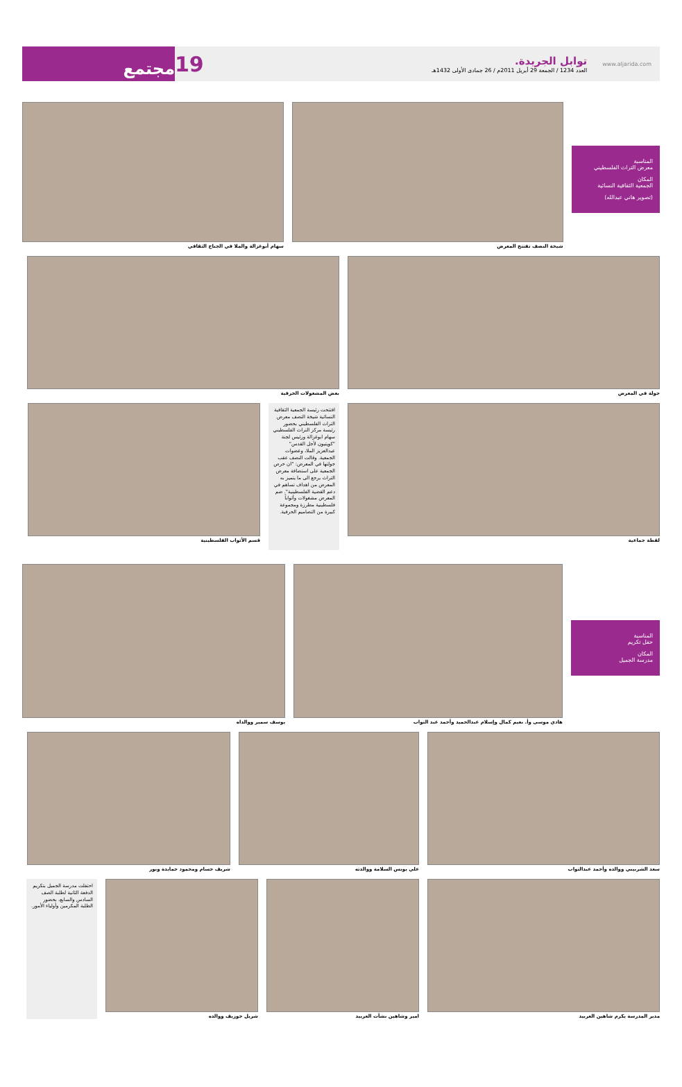www.aljarida.com
توابل الجريدة.
العدد 1234 / الجمعة 29 أبريل 2011م / 26 جمادى الأولى 1432هـ
19
مجتمع
المناسبة
معرض التراث الفلسطيني
المكان
الجمعية الثقافية النسائية
(تصوير هاني عبدالله)
شيخة النصف تفتتح المعرض سهام أبوغزالة والملا في الجناح الثقافي
جولة في المعرض بعض المشغولات الخزفية
لقطة جماعية
افتتحت رئيسة الجمعية الثقافية النسائية شيخة النصف معرض التراث الفلسطيني بحضور رئيسة مركز التراث الفلسطيني سهام ابوغزالة ورئيس لجنة "كويتيون لأجل القدس" عبدالعزيز الملا، وعضوات الجمعية. وقالت النصف عقب جولتها في المعرض: "ان حرص الجمعية على استضافة معرض التراث يرجع الى ما يتميز به المعرض من اهداف تساهم في دعم القضية الفلسطينية". ضم المعرض مشغولات وأثواباً فلسطينية مطرزة ومجموعة كبيرة من التصاميم الحرفية.
قسم الأثواب الفلسطينية
المناسبة
حفل تكريم
المكان
مدرسة الجميل
هادي موسى وأ. نعيم كمال وإسلام عبدالحميد وأحمد عبد التواب
يوسف سمير ووالداه
سعد الشربيني ووالده وأحمد عبدالتواب
علي يونس السلامة ووالدته شريف حسام ومحمود حمايدة ونور
مدير المدرسة يكرم شاهين العربيد امير وشاهين نشأت العربيد
شربل جوزيف ووالده
احتفلت مدرسة الجميل بتكريم الدفعة الثانية لطلبة الصف السادس والسابع، بحضور الطلبة المكرمين وأولياء الأمور.